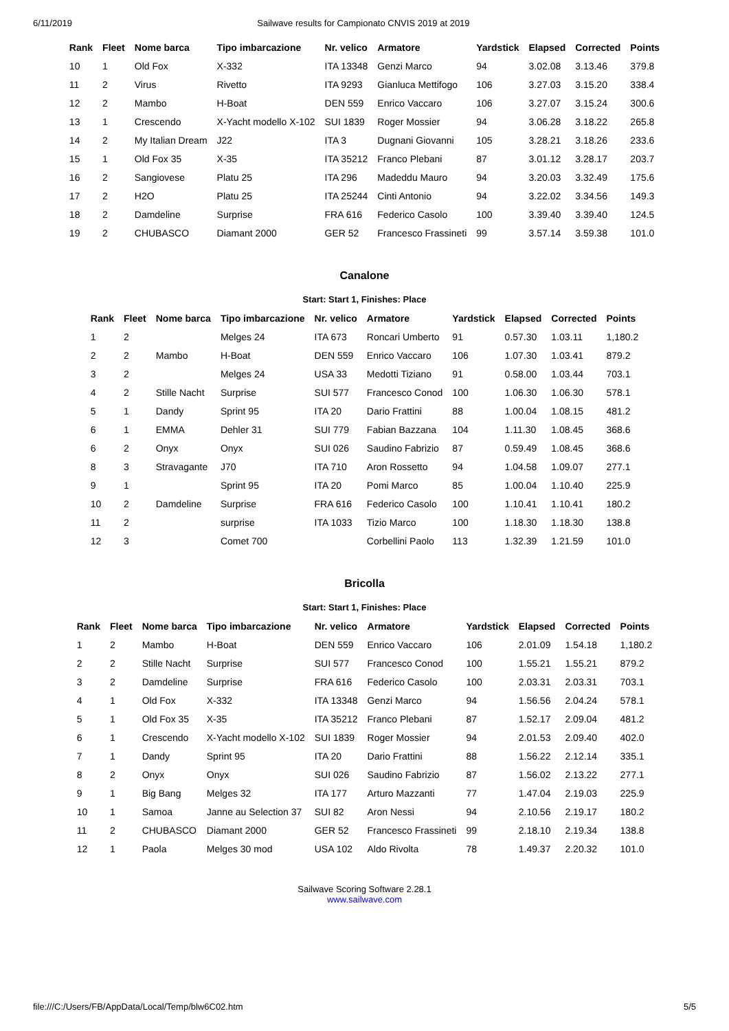6/11/2019 Sailwave results for Campionato CNVIS 2019 at 2019
| Rank | Fleet | Nome barca | Tipo imbarcazione | Nr. velico | Armatore | Yardstick | Elapsed | Corrected | Points |
| --- | --- | --- | --- | --- | --- | --- | --- | --- | --- |
| 10 | 1 | Old Fox | X-332 | ITA 13348 | Genzi Marco | 94 | 3.02.08 | 3.13.46 | 379.8 |
| 11 | 2 | Virus | Rivetto | ITA 9293 | Gianluca Mettifogo | 106 | 3.27.03 | 3.15.20 | 338.4 |
| 12 | 2 | Mambo | H-Boat | DEN 559 | Enrico Vaccaro | 106 | 3.27.07 | 3.15.24 | 300.6 |
| 13 | 1 | Crescendo | X-Yacht modello X-102 | SUI 1839 | Roger Mossier | 94 | 3.06.28 | 3.18.22 | 265.8 |
| 14 | 2 | My Italian Dream | J22 | ITA 3 | Dugnani Giovanni | 105 | 3.28.21 | 3.18.26 | 233.6 |
| 15 | 1 | Old Fox 35 | X-35 | ITA 35212 | Franco Plebani | 87 | 3.01.12 | 3.28.17 | 203.7 |
| 16 | 2 | Sangiovese | Platu 25 | ITA 296 | Madeddu Mauro | 94 | 3.20.03 | 3.32.49 | 175.6 |
| 17 | 2 | H2O | Platu 25 | ITA 25244 | Cinti Antonio | 94 | 3.22.02 | 3.34.56 | 149.3 |
| 18 | 2 | Damdeline | Surprise | FRA 616 | Federico Casolo | 100 | 3.39.40 | 3.39.40 | 124.5 |
| 19 | 2 | CHUBASCO | Diamant 2000 | GER 52 | Francesco Frassineti | 99 | 3.57.14 | 3.59.38 | 101.0 |
Canalone
Start: Start 1, Finishes: Place
| Rank | Fleet | Nome barca | Tipo imbarcazione | Nr. velico | Armatore | Yardstick | Elapsed | Corrected | Points |
| --- | --- | --- | --- | --- | --- | --- | --- | --- | --- |
| 1 | 2 | | Melges 24 | ITA 673 | Roncari Umberto | 91 | 0.57.30 | 1.03.11 | 1,180.2 |
| 2 | 2 | Mambo | H-Boat | DEN 559 | Enrico Vaccaro | 106 | 1.07.30 | 1.03.41 | 879.2 |
| 3 | 2 | | Melges 24 | USA 33 | Medotti Tiziano | 91 | 0.58.00 | 1.03.44 | 703.1 |
| 4 | 2 | Stille Nacht | Surprise | SUI 577 | Francesco Conod | 100 | 1.06.30 | 1.06.30 | 578.1 |
| 5 | 1 | Dandy | Sprint 95 | ITA 20 | Dario Frattini | 88 | 1.00.04 | 1.08.15 | 481.2 |
| 6 | 1 | EMMA | Dehler 31 | SUI 779 | Fabian Bazzana | 104 | 1.11.30 | 1.08.45 | 368.6 |
| 6 | 2 | Onyx | Onyx | SUI 026 | Saudino Fabrizio | 87 | 0.59.49 | 1.08.45 | 368.6 |
| 8 | 3 | Stravagante | J70 | ITA 710 | Aron Rossetto | 94 | 1.04.58 | 1.09.07 | 277.1 |
| 9 | 1 | | Sprint 95 | ITA 20 | Pomi Marco | 85 | 1.00.04 | 1.10.40 | 225.9 |
| 10 | 2 | Damdeline | Surprise | FRA 616 | Federico Casolo | 100 | 1.10.41 | 1.10.41 | 180.2 |
| 11 | 2 | | surprise | ITA 1033 | Tizio Marco | 100 | 1.18.30 | 1.18.30 | 138.8 |
| 12 | 3 | | Comet 700 | | Corbellini Paolo | 113 | 1.32.39 | 1.21.59 | 101.0 |
Bricolla
Start: Start 1, Finishes: Place
| Rank | Fleet | Nome barca | Tipo imbarcazione | Nr. velico | Armatore | Yardstick | Elapsed | Corrected | Points |
| --- | --- | --- | --- | --- | --- | --- | --- | --- | --- |
| 1 | 2 | Mambo | H-Boat | DEN 559 | Enrico Vaccaro | 106 | 2.01.09 | 1.54.18 | 1,180.2 |
| 2 | 2 | Stille Nacht | Surprise | SUI 577 | Francesco Conod | 100 | 1.55.21 | 1.55.21 | 879.2 |
| 3 | 2 | Damdeline | Surprise | FRA 616 | Federico Casolo | 100 | 2.03.31 | 2.03.31 | 703.1 |
| 4 | 1 | Old Fox | X-332 | ITA 13348 | Genzi Marco | 94 | 1.56.56 | 2.04.24 | 578.1 |
| 5 | 1 | Old Fox 35 | X-35 | ITA 35212 | Franco Plebani | 87 | 1.52.17 | 2.09.04 | 481.2 |
| 6 | 1 | Crescendo | X-Yacht modello X-102 | SUI 1839 | Roger Mossier | 94 | 2.01.53 | 2.09.40 | 402.0 |
| 7 | 1 | Dandy | Sprint 95 | ITA 20 | Dario Frattini | 88 | 1.56.22 | 2.12.14 | 335.1 |
| 8 | 2 | Onyx | Onyx | SUI 026 | Saudino Fabrizio | 87 | 1.56.02 | 2.13.22 | 277.1 |
| 9 | 1 | Big Bang | Melges 32 | ITA 177 | Arturo Mazzanti | 77 | 1.47.04 | 2.19.03 | 225.9 |
| 10 | 1 | Samoa | Janne au Selection 37 | SUI 82 | Aron Nessi | 94 | 2.10.56 | 2.19.17 | 180.2 |
| 11 | 2 | CHUBASCO | Diamant 2000 | GER 52 | Francesco Frassineti | 99 | 2.18.10 | 2.19.34 | 138.8 |
| 12 | 1 | Paola | Melges 30 mod | USA 102 | Aldo Rivolta | 78 | 1.49.37 | 2.20.32 | 101.0 |
Sailwave Scoring Software 2.28.1
www.sailwave.com
file:///C:/Users/FB/AppData/Local/Temp/blw6C02.htm 5/5